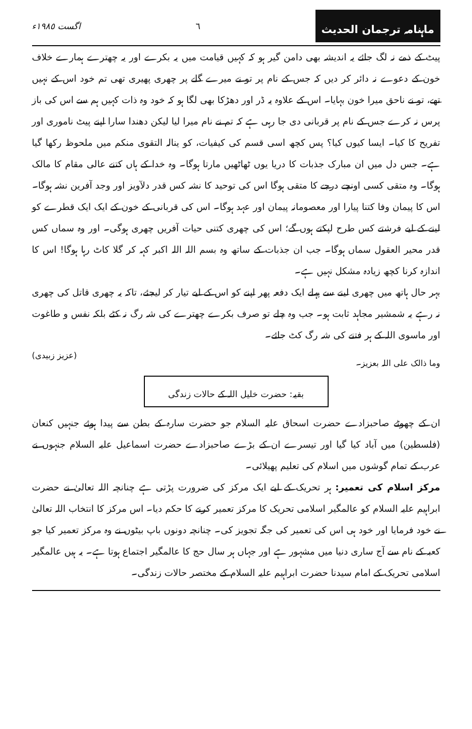ماہنامہ ترجمان الحدیث
٦ اگست ١٩٨٥ء
پیٹ کے ذمے نہ لگ جائے یہ اندیشہ بھی دامن گیر ہو کہ کہیں قیامت میں یہ بکرے اور یہ چھترے ہمارے خلاف خون کے دعوے نہ دائر کر دیں کہ جس کے نام پر تو نے میرے گلے پر چھری پھیری تھی تم خود اس کے نہیں تھے، تو نے ناحق میرا خون بہایا۔ اس کے علاوہ یہ ڈر اور دھڑکا بھی لگا ہو کہ خود وہ ذات کہیں ہم سے اس کی باز پرس نہ کرے جس کے نام پر قربانی دی جا رہی ہے کہ تم نے نام میرا لیا لیکن دھندا سارا اپنے پیٹ ناموری اور تفریح کا کیا۔ ایسا کیوں کیا؟ پس کچھ اسی قسم کی کیفیات، کو ینالہ التقوی منکم میں ملحوظ رکھا گیا ہے۔ جس دل میں ان مبارک جذبات کا دریا یوں ٹھاٹھیں مارتا ہوگا۔ وہ خدا کے ہاں کتنے عالی مقام کا مالک ہوگا۔ وہ متقی کسی اونچے درجے کا متقی ہوگا اس کی توحید کا نشہ کس قدر دلآویز اور وجد آفرین نشہ ہوگا۔ اس کا پیمان وفا کتنا پیارا اور معصومانہ پیمان اور عہد ہوگا۔ اس کی قربانی کے خون کے ایک ایک قطرے کو لینے کے لیے فرشتے کس طرح لپکتے ہوں گے؛ اس کی چھری کتنی حیات آفریں چھری ہوگی۔ اور وہ سماں کس قدر محیر العقول سماں ہوگا۔ جب ان جذبات کے ساتھ وہ بسم اللہ اللہ اکبر کہہ کر گلا کاٹ رہا ہوگا! اس کا اندازہ کرنا کچھ زیادہ مشکل نہیں ہے۔
بہر حال ہاتھ میں چھری لینے سے پہلے ایک دفعہ پھر اپنے کو اس کے لیے تیار کر لیجئے، تاکہ یہ چھری قاتل کی چھری نہ رہے یہ شمشیر مجاہد ثابت ہو۔ جب وہ چلے تو صرف بکرے چھترے کی شہ رگ نہ کٹے بلکہ نفس و طاغوت اور ماسوی اللہ کے ہر فتنے کی شہ رگ کٹ جائے۔
وما ذالک علی اللہ بعزیز۔ (عزیز زبیدی)
بقیہ: حضرت خلیل اللہ کے حالات زندگی
ان کے چھوٹے صاحبزادے حضرت اسحاق علیہ السلام جو حضرت سارہ کے بطن سے پیدا ہوئے جنہیں کنعان (فلسطین) میں آباد کیا گیا اور تیسرے ان کے بڑے صاحبزادے حضرت اسماعیل علیہ السلام جنہوں نے عرب کے تمام گوشوں میں اسلام کی تعلیم پھیلائی۔
مرکز اسلام کی تعمیر: ہر تحریک کے لیے ایک مرکز کی ضرورت پڑتی ہے چنانچہ اللہ تعالیٰ نے حضرت ابراہیم علیہ السلام کو عالمگیر اسلامی تحریک کا مرکز تعمیر کرنے کا حکم دیا۔ اس مرکز کا انتخاب اللہ تعالیٰ نے خود فرمایا اور خود ہی اس کی تعمیر کی جگہ تجویز کی۔ چنانچہ دونوں باپ بیٹوں نے وہ مرکز تعمیر کیا جو کعبہ کے نام سے آج ساری دنیا میں مشہور ہے اور جہاں ہر سال حج کا عالمگیر اجتماع ہوتا ہے۔ یہ ہیں عالمگیر اسلامی تحریک کے امام سیدنا حضرت ابراہیم علیہ السلام کے مختصر حالات زندگی۔